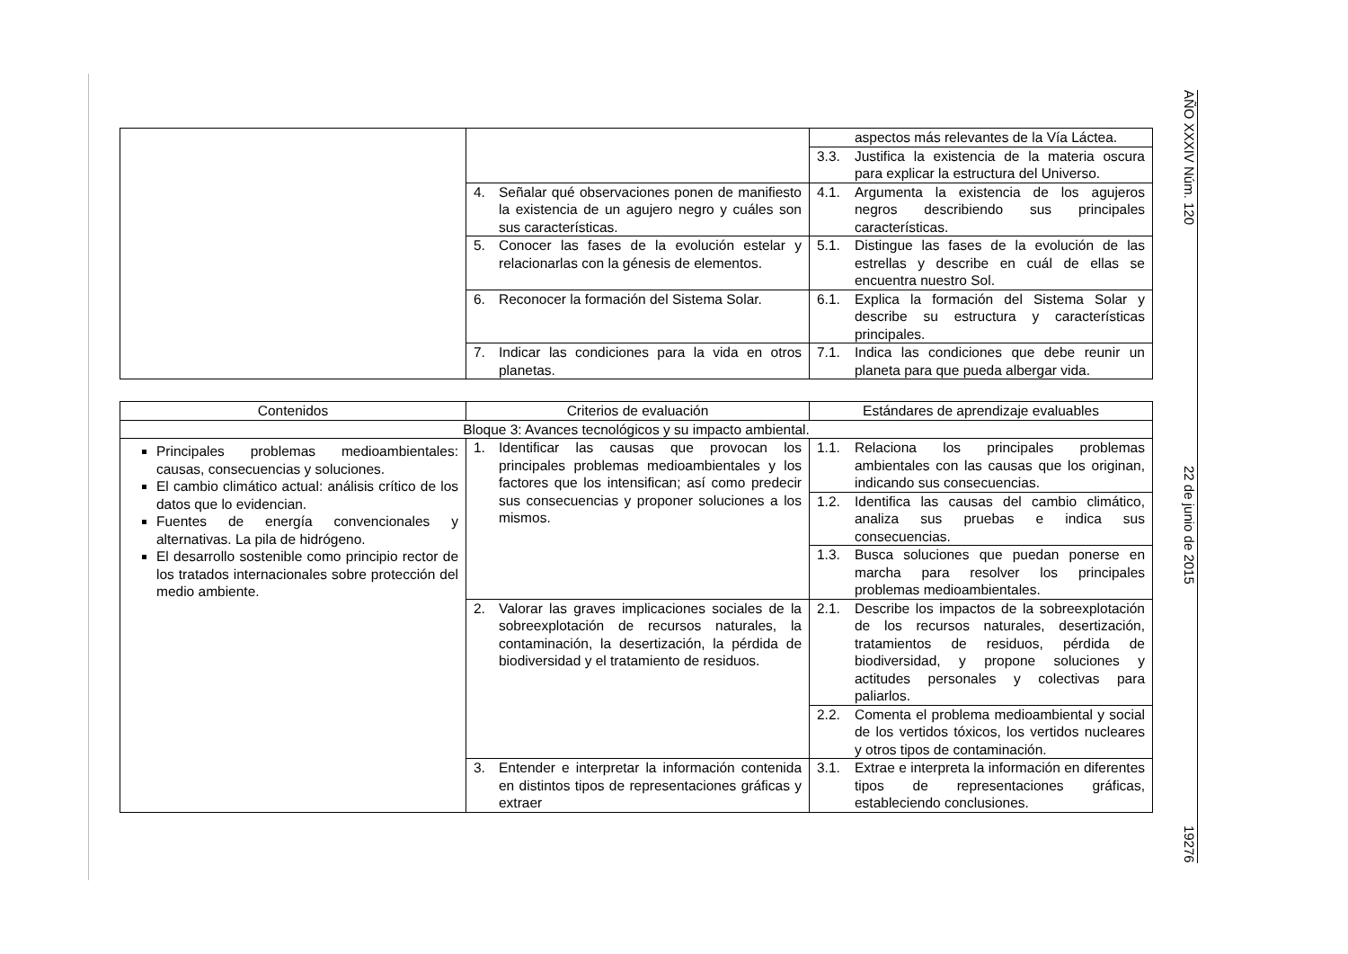AÑO XXXIV Núm. 120
22 de junio de 2015
19276
| | | aspectos más relevantes de la Vía Láctea. |
| | | 3.3. Justifica la existencia de la materia oscura para explicar la estructura del Universo. |
| | 4. Señalar qué observaciones ponen de manifiesto la existencia de un agujero negro y cuáles son sus características. | 4.1. Argumenta la existencia de los agujeros negros describiendo sus principales características. |
| | 5. Conocer las fases de la evolución estelar y relacionarlas con la génesis de elementos. | 5.1. Distingue las fases de la evolución de las estrellas y describe en cuál de ellas se encuentra nuestro Sol. |
| | 6. Reconocer la formación del Sistema Solar. | 6.1. Explica la formación del Sistema Solar y describe su estructura y características principales. |
| | 7. Indicar las condiciones para la vida en otros planetas. | 7.1. Indica las condiciones que debe reunir un planeta para que pueda albergar vida. |
| Contenidos | Criterios de evaluación | Estándares de aprendizaje evaluables |
| --- | --- | --- |
| Bloque 3: Avances tecnológicos y su impacto ambiental. | | |
| Principales problemas medioambientales: causas, consecuencias y soluciones. El cambio climático actual: análisis crítico de los datos que lo evidencian. Fuentes de energía convencionales y alternativas. La pila de hidrógeno. El desarrollo sostenible como principio rector de los tratados internacionales sobre protección del medio ambiente. | 1. Identificar las causas que provocan los principales problemas medioambientales y los factores que los intensifican; así como predecir sus consecuencias y proponer soluciones a los mismos. | 1.1. Relaciona los principales problemas ambientales con las causas que los originan, indicando sus consecuencias. |
| | | 1.2. Identifica las causas del cambio climático, analiza sus pruebas e indica sus consecuencias. |
| | | 1.3. Busca soluciones que puedan ponerse en marcha para resolver los principales problemas medioambientales. |
| | 2. Valorar las graves implicaciones sociales de la sobreexplotación de recursos naturales, la contaminación, la desertización, la pérdida de biodiversidad y el tratamiento de residuos. | 2.1. Describe los impactos de la sobreexplotación de los recursos naturales, desertización, tratamientos de residuos, pérdida de biodiversidad, y propone soluciones y actitudes personales y colectivas para paliarlos. |
| | | 2.2. Comenta el problema medioambiental y social de los vertidos tóxicos, los vertidos nucleares y otros tipos de contaminación. |
| | 3. Entender e interpretar la información contenida en distintos tipos de representaciones gráficas y extraer | 3.1. Extrae e interpreta la información en diferentes tipos de representaciones gráficas, estableciendo conclusiones. |